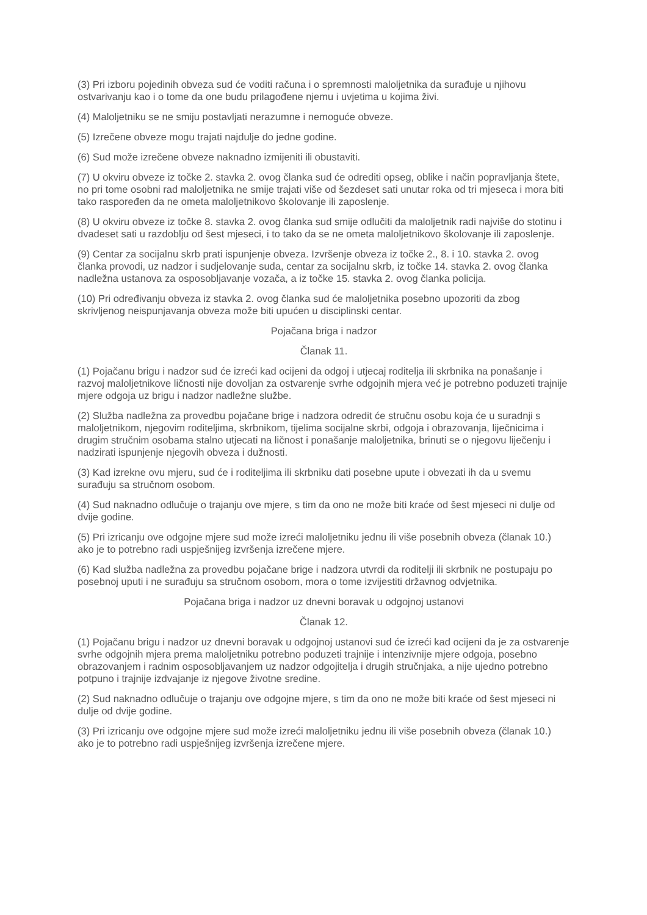(3) Pri izboru pojedinih obveza sud će voditi računa i o spremnosti maloljetnika da surađuje u njihovu ostvarivanju kao i o tome da one budu prilagođene njemu i uvjetima u kojima živi.
(4) Maloljetniku se ne smiju postavljati nerazumne i nemoguće obveze.
(5) Izrečene obveze mogu trajati najdulje do jedne godine.
(6) Sud može izrečene obveze naknadno izmijeniti ili obustaviti.
(7) U okviru obveze iz točke 2. stavka 2. ovog članka sud će odrediti opseg, oblike i način popravljanja štete, no pri tome osobni rad maloljetnika ne smije trajati više od šezdeset sati unutar roka od tri mjeseca i mora biti tako raspoređen da ne ometa maloljetnikovo školovanje ili zaposlenje.
(8) U okviru obveze iz točke 8. stavka 2. ovog članka sud smije odlučiti da maloljetnik radi najviše do stotinu i dvadeset sati u razdoblju od šest mjeseci, i to tako da se ne ometa maloljetnikovo školovanje ili zaposlenje.
(9) Centar za socijalnu skrb prati ispunjenje obveza. Izvršenje obveza iz točke 2., 8. i 10. stavka 2. ovog članka provodi, uz nadzor i sudjelovanje suda, centar za socijalnu skrb, iz točke 14. stavka 2. ovog članka nadležna ustanova za osposobljavanje vozača, a iz točke 15. stavka 2. ovog članka policija.
(10) Pri određivanju obveza iz stavka 2. ovog članka sud će maloljetnika posebno upozoriti da zbog skrivljenog neispunjavanja obveza može biti upućen u disciplinski centar.
Pojačana briga i nadzor
Članak 11.
(1) Pojačanu brigu i nadzor sud će izreći kad ocijeni da odgoj i utjecaj roditelja ili skrbnika na ponašanje i razvoj maloljetnikove ličnosti nije dovoljan za ostvarenje svrhe odgojnih mjera već je potrebno poduzeti trajnije mjere odgoja uz brigu i nadzor nadležne službe.
(2) Služba nadležna za provedbu pojačane brige i nadzora odredit će stručnu osobu koja će u suradnji s maloljetnikom, njegovim roditeljima, skrbnikom, tijelima socijalne skrbi, odgoja i obrazovanja, liječnicima i drugim stručnim osobama stalno utjecati na ličnost i ponašanje maloljetnika, brinuti se o njegovu liječenju i nadzirati ispunjenje njegovih obveza i dužnosti.
(3) Kad izrekne ovu mjeru, sud će i roditeljima ili skrbniku dati posebne upute i obvezati ih da u svemu surađuju sa stručnom osobom.
(4) Sud naknadno odlučuje o trajanju ove mjere, s tim da ono ne može biti kraće od šest mjeseci ni dulje od dvije godine.
(5) Pri izricanju ove odgojne mjere sud može izreći maloljetniku jednu ili više posebnih obveza (članak 10.) ako je to potrebno radi uspješnijeg izvršenja izrečene mjere.
(6) Kad služba nadležna za provedbu pojačane brige i nadzora utvrdi da roditelji ili skrbnik ne postupaju po posebnoj uputi i ne surađuju sa stručnom osobom, mora o tome izvijestiti državnog odvjetnika.
Pojačana briga i nadzor uz dnevni boravak u odgojnoj ustanovi
Članak 12.
(1) Pojačanu brigu i nadzor uz dnevni boravak u odgojnoj ustanovi sud će izreći kad ocijeni da je za ostvarenje svrhe odgojnih mjera prema maloljetniku potrebno poduzeti trajnije i intenzivnije mjere odgoja, posebno obrazovanjem i radnim osposobljavanjem uz nadzor odgojitelja i drugih stručnjaka, a nije ujedno potrebno potpuno i trajnije izdvajanje iz njegove životne sredine.
(2) Sud naknadno odlučuje o trajanju ove odgojne mjere, s tim da ono ne može biti kraće od šest mjeseci ni dulje od dvije godine.
(3) Pri izricanju ove odgojne mjere sud može izreći maloljetniku jednu ili više posebnih obveza (članak 10.) ako je to potrebno radi uspješnijeg izvršenja izrečene mjere.